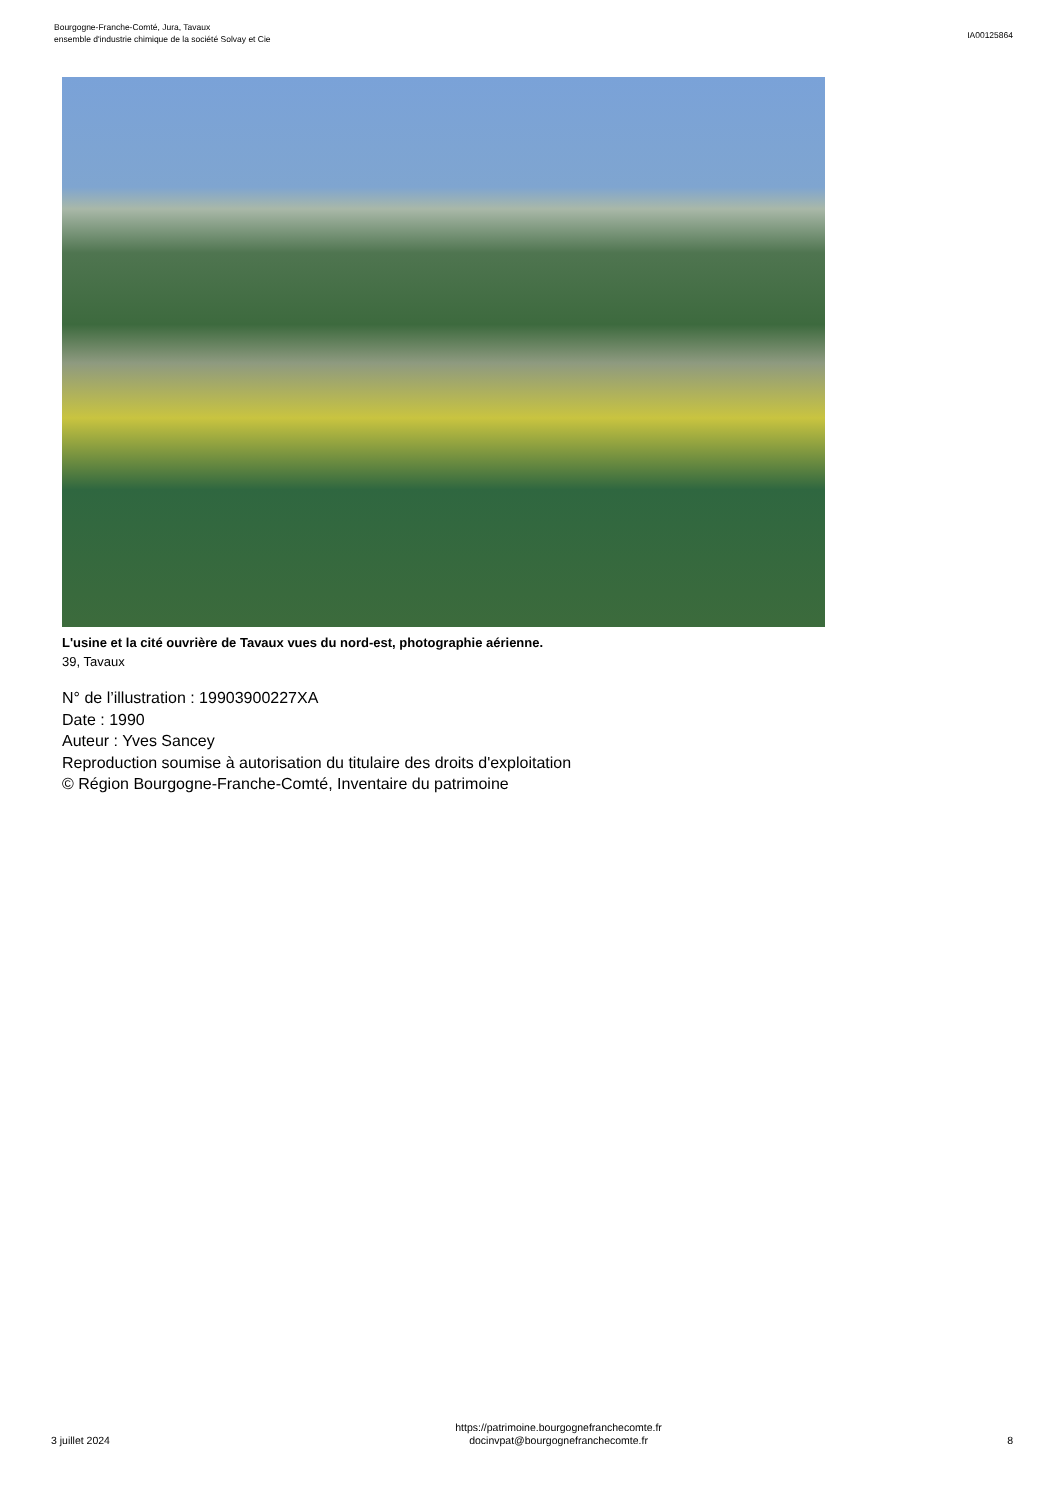Bourgogne-Franche-Comté, Jura, Tavaux
ensemble d'industrie chimique de la société Solvay et Cie
IA00125864
L'usine et la cité ouvrière de Tavaux vues du nord-est, photographie aérienne.
39, Tavaux
N° de l’illustration : 19903900227XA
Date : 1990
Auteur : Yves Sancey
Reproduction soumise à autorisation du titulaire des droits d'exploitation
© Région Bourgogne-Franche-Comté, Inventaire du patrimoine
3 juillet 2024
https://patrimoine.bourgognefranchecomte.fr
docinvpat@bourgognefranchecomte.fr
8